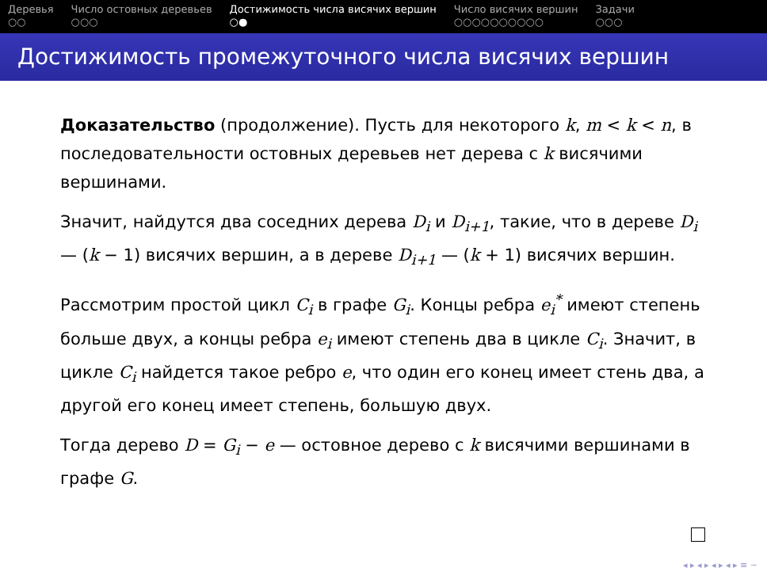Деревья
○○
Число остовных деревьев
○○○
Достижимость числа висячих вершин
○●
Число висячих вершин
○○○○○○○○○○
Задачи
○○○
Достижимость промежуточного числа висячих вершин
Доказательство (продолжение). Пусть для некоторого k, m < k < n, в последовательности остовных деревьев нет дерева с k висячими вершинами.
Значит, найдутся два соседних дерева D<sub>i</sub> и D<sub>i+1</sub>, такие, что в дереве D<sub>i</sub> — (k − 1) висячих вершин, а в дереве D<sub>i+1</sub> — (k + 1) висячих вершин.
Рассмотрим простой цикл C<sub>i</sub> в графе G<sub>i</sub>. Концы ребра e<sub>i</sub><sup>*</sup> имеют степень больше двух, а концы ребра e<sub>i</sub> имеют степень два в цикле C<sub>i</sub>. Значит, в цикле C<sub>i</sub> найдется такое ребро e, что один его конец имеет стень два, а другой его конец имеет степень, большую двух.
Тогда дерево D = G<sub>i</sub> − e — остовное дерево с k висячими вершинами в графе G.
◂ ▸ ◂ ▸ ◂ ▸ ◂ ▸ ≡ ∽